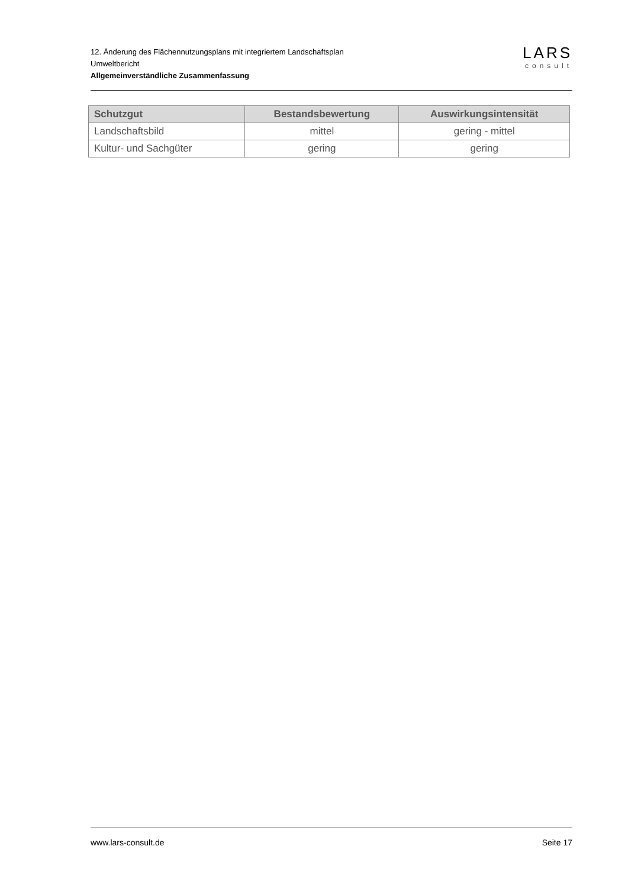12. Änderung des Flächennutzungsplans mit integriertem Landschaftsplan
Umweltbericht
Allgemeinverständliche Zusammenfassung
LARS
consult
| Schutzgut | Bestandsbewertung | Auswirkungsintensität |
| --- | --- | --- |
| Landschaftsbild | mittel | gering - mittel |
| Kultur- und Sachgüter | gering | gering |
www.lars-consult.de Seite 17